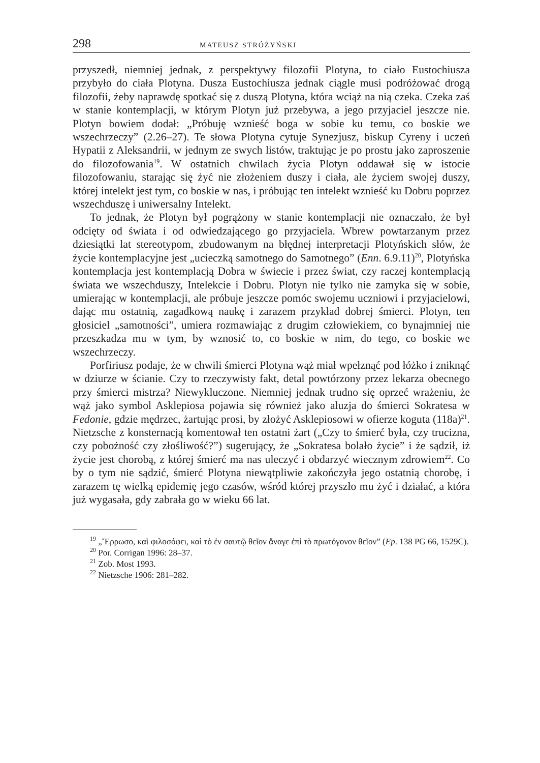298 MATEUSZ STRÓŻYŃSKI
przyszedł, niemniej jednak, z perspektywy filozofii Plotyna, to ciało Eustochiusza przybyło do ciała Plotyna. Dusza Eustochiusza jednak ciągle musi podróżować drogą filozofii, żeby naprawdę spotkać się z duszą Plotyna, która wciąż na nią czeka. Czeka zaś w stanie kontemplacji, w którym Plotyn już przebywa, a jego przyjaciel jeszcze nie. Plotyn bowiem dodał: „Próbuję wznieść boga w sobie ku temu, co boskie we wszechrzeczy” (2.26–27). Te słowa Plotyna cytuje Synezjusz, biskup Cyreny i uczeń Hypatii z Aleksandrii, w jednym ze swych listów, traktując je po prostu jako zaproszenie do filozofowania<sup>19</sup>. W ostatnich chwilach życia Plotyn oddawał się w istocie filozofowaniu, starając się żyć nie złożeniem duszy i ciała, ale życiem swojej duszy, której intelekt jest tym, co boskie w nas, i próbując ten intelekt wznieść ku Dobru poprzez wszechduszę i uniwersalny Intelekt.
To jednak, że Plotyn był pogrążony w stanie kontemplacji nie oznaczało, że był odcięty od świata i od odwiedzającego go przyjaciela. Wbrew powtarzanym przez dziesiątki lat stereotypom, zbudowanym na błędnej interpretacji Plotyńskich słów, że życie kontemplacyjne jest „ucieczką samotnego do Samotnego” (Enn. 6.9.11)<sup>20</sup>, Plotyńska kontemplacja jest kontemplacją Dobra w świecie i przez świat, czy raczej kontemplacją świata we wszechduszy, Intelekcie i Dobru. Plotyn nie tylko nie zamyka się w sobie, umierając w kontemplacji, ale próbuje jeszcze pomóc swojemu uczniowi i przyjacielowi, dając mu ostatnią, zagadkową naukę i zarazem przykład dobrej śmierci. Plotyn, ten głosiciel „samotności”, umiera rozmawiając z drugim człowiekiem, co bynajmniej nie przeszkadza mu w tym, by wznosić to, co boskie w nim, do tego, co boskie we wszechrzeczy.
Porfiriusz podaje, że w chwili śmierci Plotyna wąż miał wpełznąć pod łóżko i zniknąć w dziurze w ścianie. Czy to rzeczywisty fakt, detal powtórzony przez lekarza obecnego przy śmierci mistrza? Niewykluczone. Niemniej jednak trudno się oprzeć wrażeniu, że wąż jako symbol Asklepiosa pojawia się również jako aluzja do śmierci Sokratesa w Fedonie, gdzie mędrzec, żartując prosi, by złożyć Asklepiosowi w ofierze koguta (118a)<sup>21</sup>. Nietzsche z konsternacją komentował ten ostatni żart („Czy to śmierć była, czy trucizna, czy pobożność czy złośliwość?”) sugerujący, że „Sokratesa bolało życie” i że sądził, iż życie jest chorobą, z której śmierć ma nas uleczyć i obdarzyć wiecznym zdrowiem<sup>22</sup>. Co by o tym nie sądzić, śmierć Plotyna niewątpliwie zakończyła jego ostatnią chorobę, i zarazem tę wielką epidemię jego czasów, wśród której przyszło mu żyć i działać, a która już wygasała, gdy zabrała go w wieku 66 lat.
<sup>19</sup> „Ἔρρωσο, καὶ φιλοσόφει, καὶ τὸ ἐν σαυτῷ θεῖον ἄναγε ἐπὶ τὸ πρωτόγονον θεῖον” (Ep. 138 PG 66, 1529C).
<sup>20</sup> Por. Corrigan 1996: 28–37.
<sup>21</sup> Zob. Most 1993.
<sup>22</sup> Nietzsche 1906: 281–282.